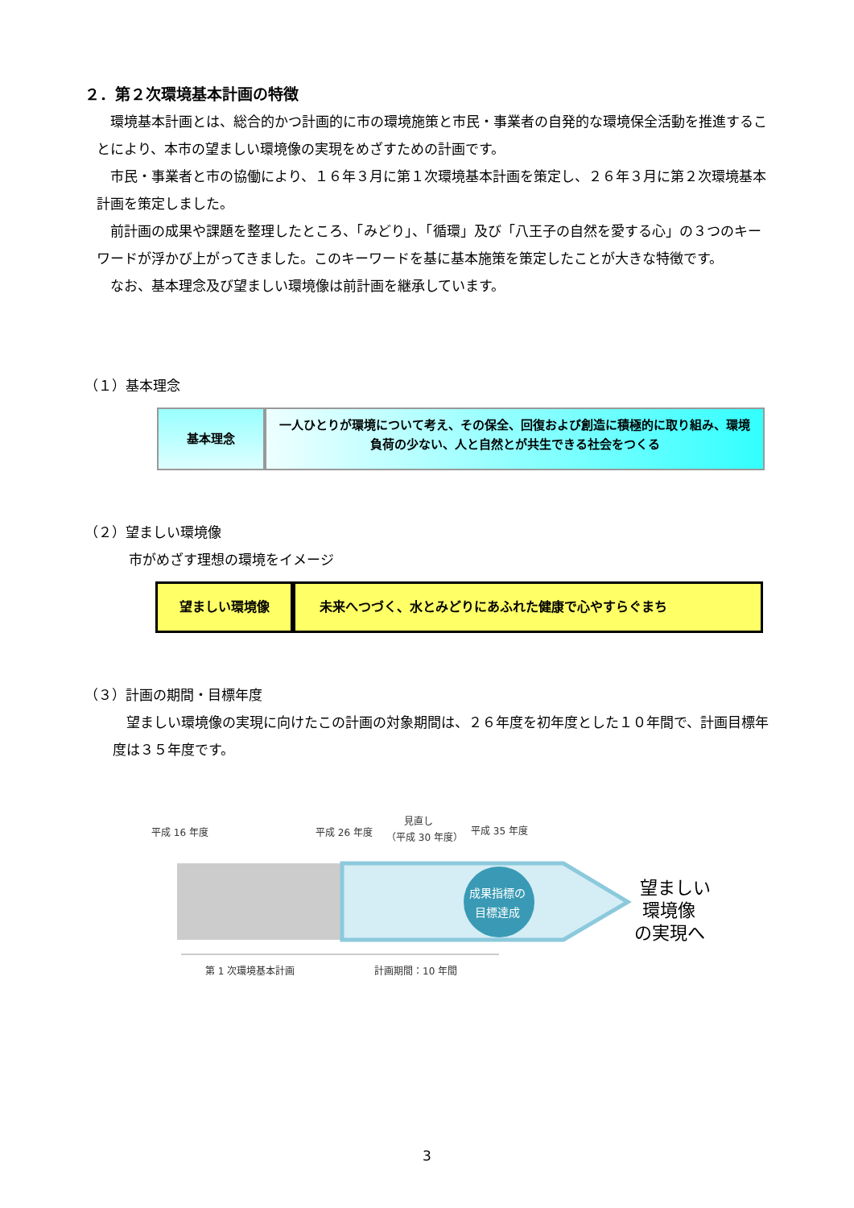２．第２次環境基本計画の特徴
環境基本計画とは、総合的かつ計画的に市の環境施策と市民・事業者の自発的な環境保全活動を推進することにより、本市の望ましい環境像の実現をめざすための計画です。
市民・事業者と市の協働により、１６年３月に第１次環境基本計画を策定し、２６年３月に第２次環境基本計画を策定しました。
前計画の成果や課題を整理したところ、「みどり」、「循環」及び「八王子の自然を愛する心」の３つのキーワードが浮かび上がってきました。このキーワードを基に基本施策を策定したことが大きな特徴です。
なお、基本理念及び望ましい環境像は前計画を継承しています。
（１）基本理念
基本理念
一人ひとりが環境について考え、その保全、回復および創造に積極的に取り組み、環境負荷の少ない、人と自然とが共生できる社会をつくる
（２）望ましい環境像
市がめざす理想の環境をイメージ
望ましい環境像 未来へつづく、水とみどりにあふれた健康で心やすらぐまち
（３）計画の期間・目標年度
望ましい環境像の実現に向けたこの計画の対象期間は、２６年度を初年度とした１０年間で、計画目標年度は３５年度です。
平成 16 年度
平成 26 年度
見直し
（平成 30 年度）
平成 35 年度
成果指標の
目標達成
望ましい
環境像
の実現へ
第 1 次環境基本計画
計画期間：10 年間
3